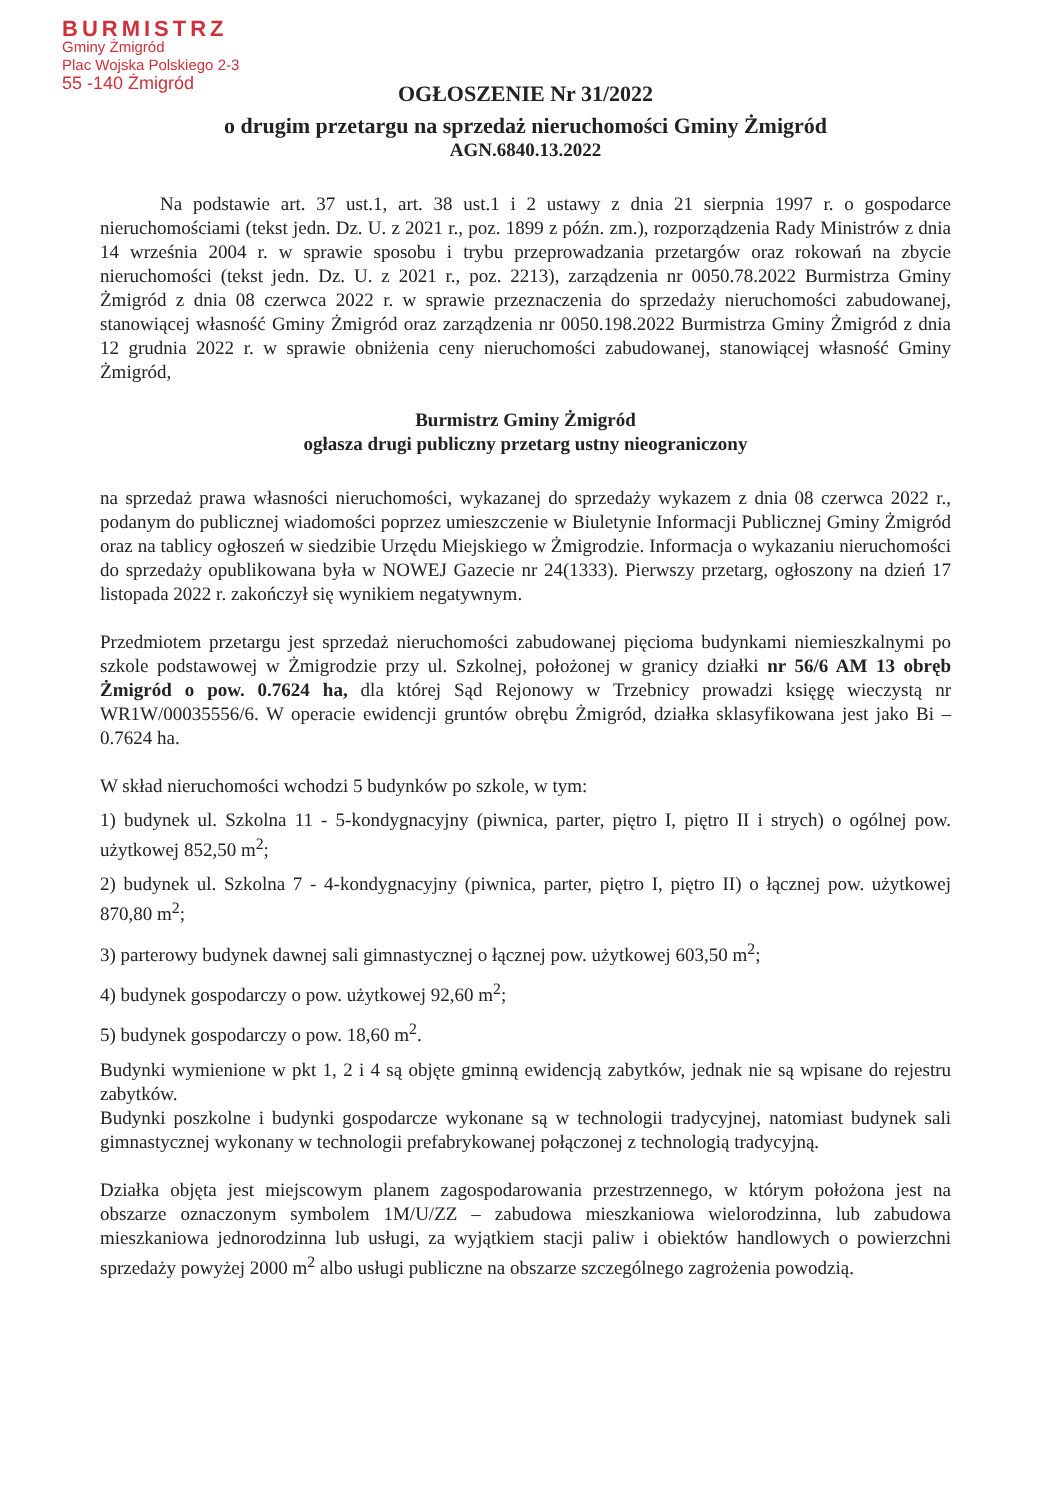BURMISTRZ
Gminy Żmigród
Plac Wojska Polskiego 2-3
55 -140 Żmigród
OGŁOSZENIE Nr 31/2022
o drugim przetargu na sprzedaż nieruchomości Gminy Żmigród
AGN.6840.13.2022
Na podstawie art. 37 ust.1, art. 38 ust.1 i 2 ustawy z dnia 21 sierpnia 1997 r. o gospodarce nieruchomościami (tekst jedn. Dz. U. z 2021 r., poz. 1899 z późn. zm.), rozporządzenia Rady Ministrów z dnia 14 września 2004 r. w sprawie sposobu i trybu przeprowadzania przetargów oraz rokowań na zbycie nieruchomości (tekst jedn. Dz. U. z 2021 r., poz. 2213), zarządzenia nr 0050.78.2022 Burmistrza Gminy Żmigród z dnia 08 czerwca 2022 r. w sprawie przeznaczenia do sprzedaży nieruchomości zabudowanej, stanowiącej własność Gminy Żmigród oraz zarządzenia nr 0050.198.2022 Burmistrza Gminy Żmigród z dnia 12 grudnia 2022 r. w sprawie obniżenia ceny nieruchomości zabudowanej, stanowiącej własność Gminy Żmigród,
Burmistrz Gminy Żmigród
ogłasza drugi publiczny przetarg ustny nieograniczony
na sprzedaż prawa własności nieruchomości, wykazanej do sprzedaży wykazem z dnia 08 czerwca 2022 r., podanym do publicznej wiadomości poprzez umieszczenie w Biuletynie Informacji Publicznej Gminy Żmigród oraz na tablicy ogłoszeń w siedzibie Urzędu Miejskiego w Żmigrodzie. Informacja o wykazaniu nieruchomości do sprzedaży opublikowana była w NOWEJ Gazecie nr 24(1333). Pierwszy przetarg, ogłoszony na dzień 17 listopada 2022 r. zakończył się wynikiem negatywnym.
Przedmiotem przetargu jest sprzedaż nieruchomości zabudowanej pięcioma budynkami niemieszkalnymi po szkole podstawowej w Żmigrodzie przy ul. Szkolnej, położonej w granicy działki nr 56/6 AM 13 obręb Żmigród o pow. 0.7624 ha, dla której Sąd Rejonowy w Trzebnicy prowadzi księgę wieczystą nr WR1W/00035556/6. W operacie ewidencji gruntów obrębu Żmigród, działka sklasyfikowana jest jako Bi – 0.7624 ha.
W skład nieruchomości wchodzi 5 budynków po szkole, w tym:
1) budynek ul. Szkolna 11 - 5-kondygnacyjny (piwnica, parter, piętro I, piętro II i strych) o ogólnej pow. użytkowej 852,50 m<sup>2</sup>;
2) budynek ul. Szkolna 7 - 4-kondygnacyjny (piwnica, parter, piętro I, piętro II) o łącznej pow. użytkowej 870,80 m<sup>2</sup>;
3) parterowy budynek dawnej sali gimnastycznej o łącznej pow. użytkowej 603,50 m<sup>2</sup>;
4) budynek gospodarczy o pow. użytkowej 92,60 m<sup>2</sup>;
5) budynek gospodarczy o pow. 18,60 m<sup>2</sup>.
Budynki wymienione w pkt 1, 2 i 4 są objęte gminną ewidencją zabytków, jednak nie są wpisane do rejestru zabytków.
Budynki poszkolne i budynki gospodarcze wykonane są w technologii tradycyjnej, natomiast budynek sali gimnastycznej wykonany w technologii prefabrykowanej połączonej z technologią tradycyjną.
Działka objęta jest miejscowym planem zagospodarowania przestrzennego, w którym położona jest na obszarze oznaczonym symbolem 1M/U/ZZ – zabudowa mieszkaniowa wielorodzinna, lub zabudowa mieszkaniowa jednorodzinna lub usługi, za wyjątkiem stacji paliw i obiektów handlowych o powierzchni sprzedaży powyżej 2000 m<sup>2</sup> albo usługi publiczne na obszarze szczególnego zagrożenia powodzią.